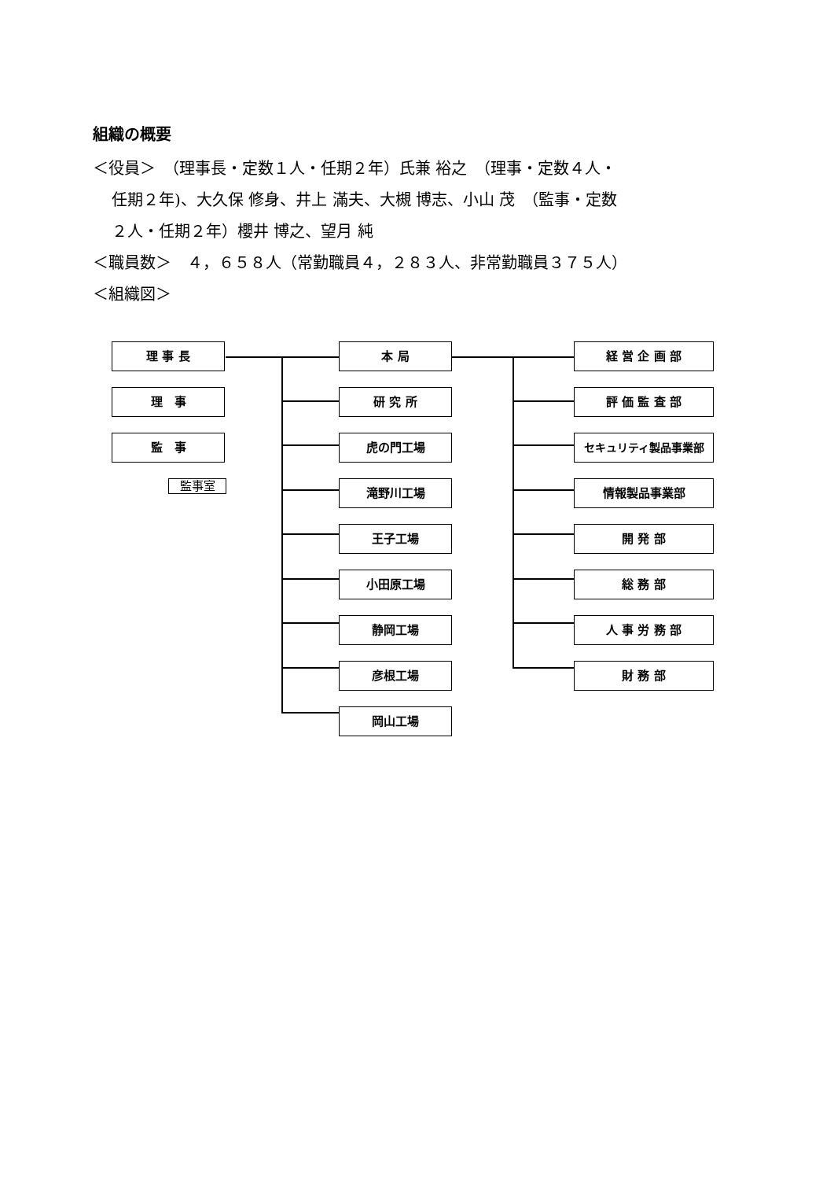組織の概要
＜役員＞　（理事長・定数１人・任期２年）氏兼 裕之　（理事・定数４人・
任期２年)、大久保 修身、井上 滿夫、大槻 博志、小山 茂　（監事・定数
２人・任期２年）櫻井 博之、望月 純
＜職員数＞　４，６５８人（常勤職員４，２８３人、非常勤職員３７５人）
＜組織図＞
理 事 長
理　事
監　事
監事室
本 局
研 究 所
虎の門工場
滝野川工場
王子工場
小田原工場
静岡工場
彦根工場
岡山工場
経 営 企 画 部
評 価 監 査 部
セキュリティ製品事業部
情報製品事業部
開 発 部
総 務 部
人 事 労 務 部
財 務 部